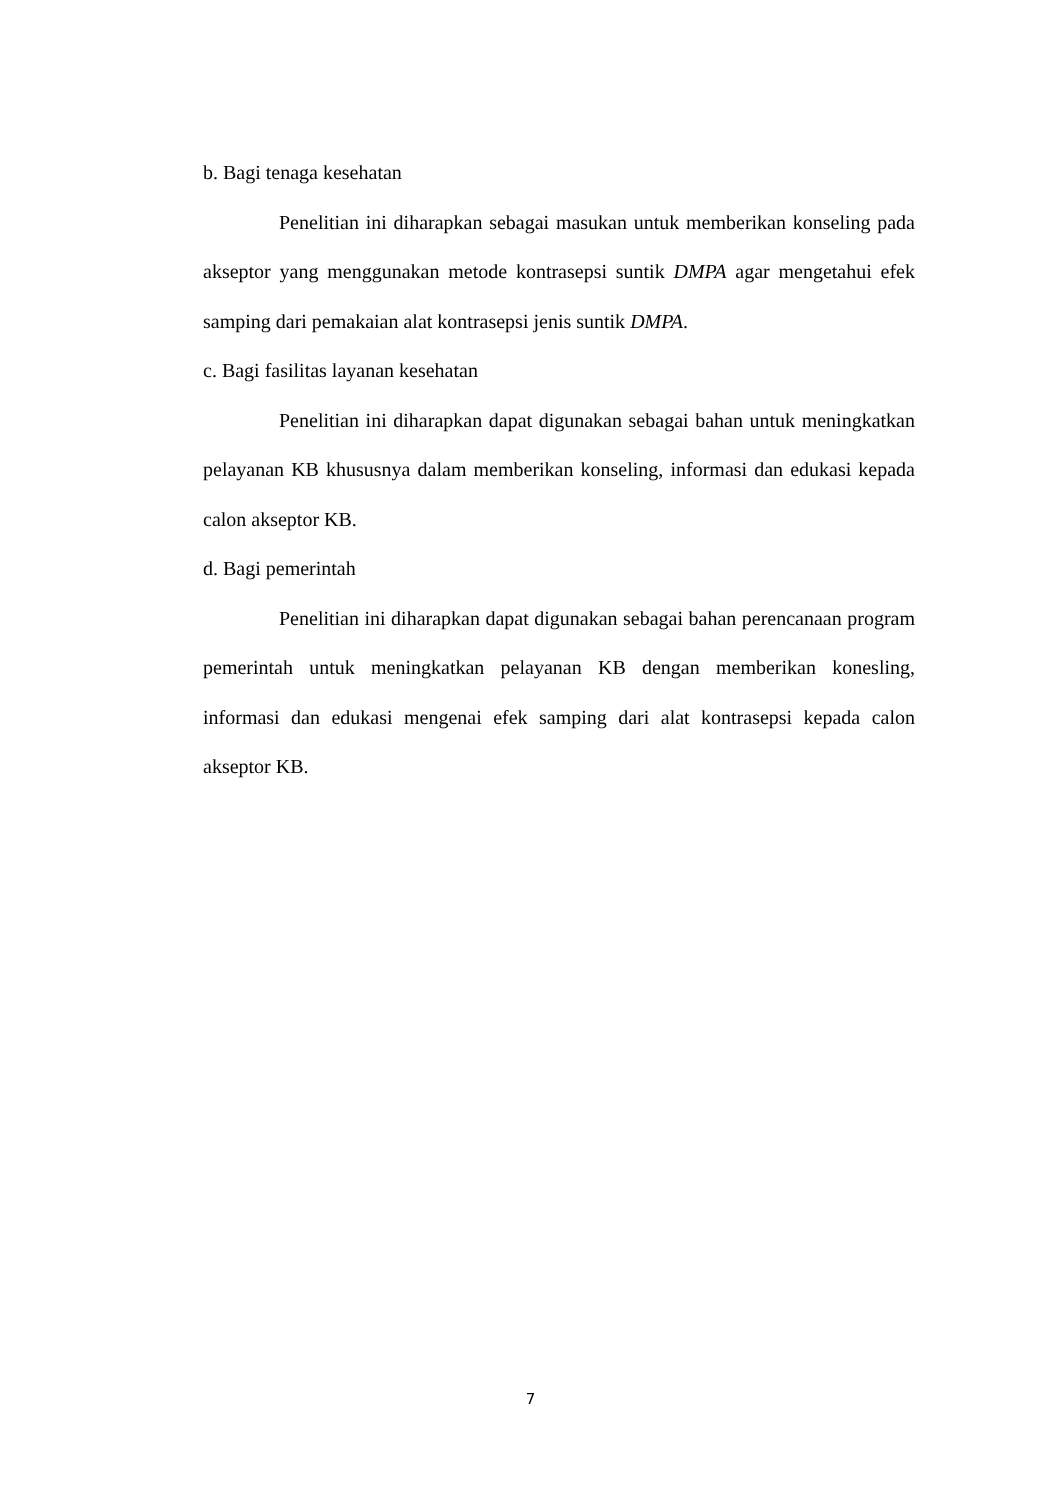b. Bagi tenaga kesehatan
Penelitian ini diharapkan sebagai masukan untuk memberikan konseling pada akseptor yang menggunakan metode kontrasepsi suntik DMPA agar mengetahui efek samping dari pemakaian alat kontrasepsi jenis suntik DMPA.
c. Bagi fasilitas layanan kesehatan
Penelitian ini diharapkan dapat digunakan sebagai bahan untuk meningkatkan pelayanan KB khususnya dalam memberikan konseling, informasi dan edukasi kepada calon akseptor KB.
d. Bagi pemerintah
Penelitian ini diharapkan dapat digunakan sebagai bahan perencanaan program pemerintah untuk meningkatkan pelayanan KB dengan memberikan konesling, informasi dan edukasi mengenai efek samping dari alat kontrasepsi kepada calon akseptor KB.
7